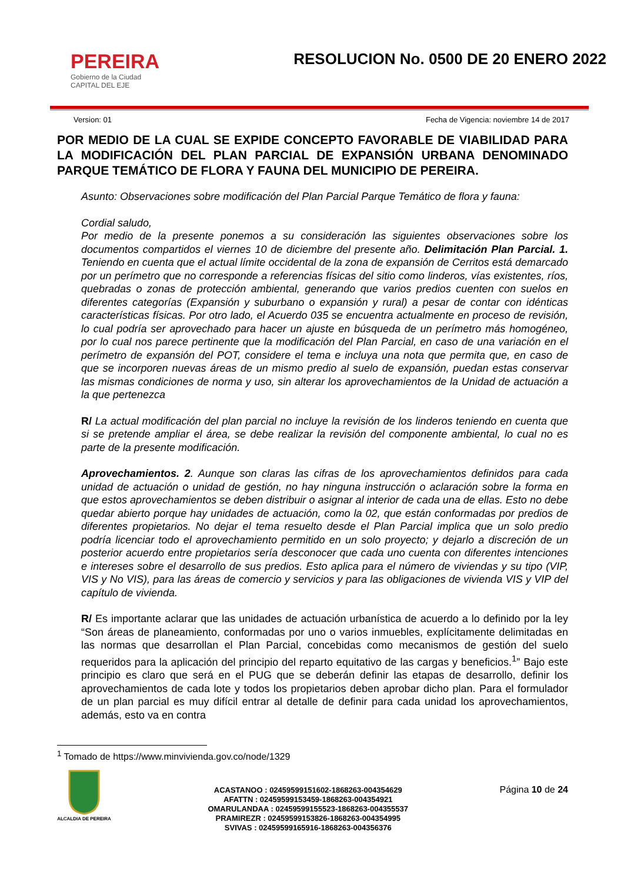PEREIRA
Gobierno de la Ciudad
CAPITAL DEL EJE
RESOLUCION No. 0500 DE 20 ENERO 2022
Version: 01 Fecha de Vigencia: noviembre 14 de 2017
POR MEDIO DE LA CUAL SE EXPIDE CONCEPTO FAVORABLE DE VIABILIDAD PARA LA MODIFICACIÓN DEL PLAN PARCIAL DE EXPANSIÓN URBANA DENOMINADO PARQUE TEMÁTICO DE FLORA Y FAUNA DEL MUNICIPIO DE PEREIRA.
Asunto: Observaciones sobre modificación del Plan Parcial Parque Temático de flora y fauna:
Cordial saludo,
Por medio de la presente ponemos a su consideración las siguientes observaciones sobre los documentos compartidos el viernes 10 de diciembre del presente año. Delimitación Plan Parcial. 1. Teniendo en cuenta que el actual límite occidental de la zona de expansión de Cerritos está demarcado por un perímetro que no corresponde a referencias físicas del sitio como linderos, vías existentes, ríos, quebradas o zonas de protección ambiental, generando que varios predios cuenten con suelos en diferentes categorías (Expansión y suburbano o expansión y rural) a pesar de contar con idénticas características físicas. Por otro lado, el Acuerdo 035 se encuentra actualmente en proceso de revisión, lo cual podría ser aprovechado para hacer un ajuste en búsqueda de un perímetro más homogéneo, por lo cual nos parece pertinente que la modificación del Plan Parcial, en caso de una variación en el perímetro de expansión del POT, considere el tema e incluya una nota que permita que, en caso de que se incorporen nuevas áreas de un mismo predio al suelo de expansión, puedan estas conservar las mismas condiciones de norma y uso, sin alterar los aprovechamientos de la Unidad de actuación a la que pertenezca
R/ La actual modificación del plan parcial no incluye la revisión de los linderos teniendo en cuenta que si se pretende ampliar el área, se debe realizar la revisión del componente ambiental, lo cual no es parte de la presente modificación.
Aprovechamientos. 2. Aunque son claras las cifras de los aprovechamientos definidos para cada unidad de actuación o unidad de gestión, no hay ninguna instrucción o aclaración sobre la forma en que estos aprovechamientos se deben distribuir o asignar al interior de cada una de ellas. Esto no debe quedar abierto porque hay unidades de actuación, como la 02, que están conformadas por predios de diferentes propietarios. No dejar el tema resuelto desde el Plan Parcial implica que un solo predio podría licenciar todo el aprovechamiento permitido en un solo proyecto; y dejarlo a discreción de un posterior acuerdo entre propietarios sería desconocer que cada uno cuenta con diferentes intenciones e intereses sobre el desarrollo de sus predios. Esto aplica para el número de viviendas y su tipo (VIP, VIS y No VIS), para las áreas de comercio y servicios y para las obligaciones de vivienda VIS y VIP del capítulo de vivienda.
R/ Es importante aclarar que las unidades de actuación urbanística de acuerdo a lo definido por la ley “Son áreas de planeamiento, conformadas por uno o varios inmuebles, explícitamente delimitadas en las normas que desarrollan el Plan Parcial, concebidas como mecanismos de gestión del suelo requeridos para la aplicación del principio del reparto equitativo de las cargas y beneficios.<sup>1</sup>” Bajo este principio es claro que será en el PUG que se deberán definir las etapas de desarrollo, definir los aprovechamientos de cada lote y todos los propietarios deben aprobar dicho plan. Para el formulador de un plan parcial es muy difícil entrar al detalle de definir para cada unidad los aprovechamientos, además, esto va en contra
<sup>1</sup> Tomado de https://www.minvivienda.gov.co/node/1329
ALCALDIA DE PEREIRA
ACASTANOO : 02459599151602-1868263-004354629
AFATTN : 02459599153459-1868263-004354921
OMARULANDAA : 02459599155523-1868263-004355537
PRAMIREZR : 02459599153826-1868263-004354995
SVIVAS : 02459599165916-1868263-004356376
Página 10 de 24